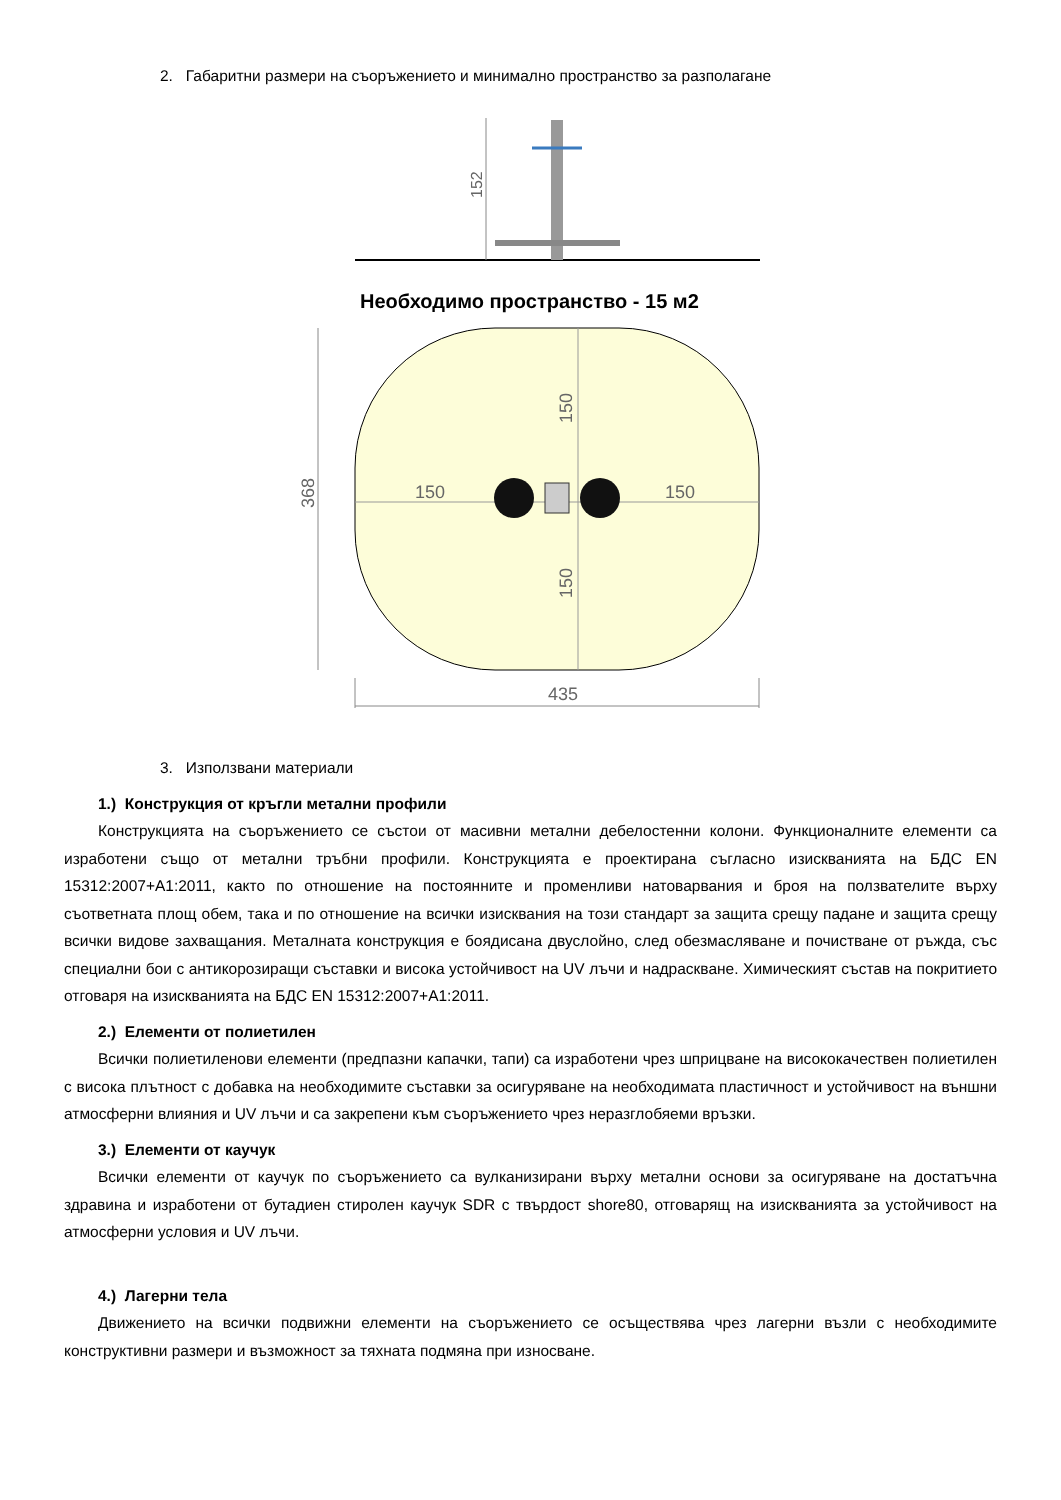2. Габаритни размери на съоръжението и минимално пространство за разполагане
152
Необходимо пространство - 15 м2
368
150
150
150
150
435
3. Използвани материали
1.) Конструкция от кръгли метални профили
Конструкцията на съоръжението се състои от масивни метални дебелостенни колони. Функционалните елементи са изработени също от метални тръбни профили. Конструкцията е проектирана съгласно изискванията на БДС EN 15312:2007+A1:2011, както по отношение на постоянните и променливи натоварвания и броя на ползвателите върху съответната площ обем, така и по отношение на всички изисквания на този стандарт за защита срещу падане и защита срещу всички видове захващания. Металната конструкция е боядисана двуслойно, след обезмасляване и почистване от ръжда, със специални бои с антикорозиращи съставки и висока устойчивост на UV лъчи и надраскване. Химическият състав на покритието отговаря на изискванията на БДС EN 15312:2007+A1:2011.
2.) Елементи от полиетилен
Всички полиетиленови елементи (предпазни капачки, тапи) са изработени чрез шприцване на висококачествен полиетилен с висока плътност с добавка на необходимите съставки за осигуряване на необходимата пластичност и устойчивост на външни атмосферни влияния и UV лъчи и са закрепени към съоръжението чрез неразглобяеми връзки.
3.) Елементи от каучук
Всички елементи от каучук по съоръжението са вулканизирани върху метални основи за осигуряване на достатъчна здравина и изработени от бутадиен стиролен каучук SDR с твърдост shore80, отговарящ на изискванията за устойчивост на атмосферни условия и UV лъчи.
4.) Лагерни тела
Движението на всички подвижни елементи на съоръжението се осъществява чрез лагерни възли с необходимите конструктивни размери и възможност за тяхната подмяна при износване.